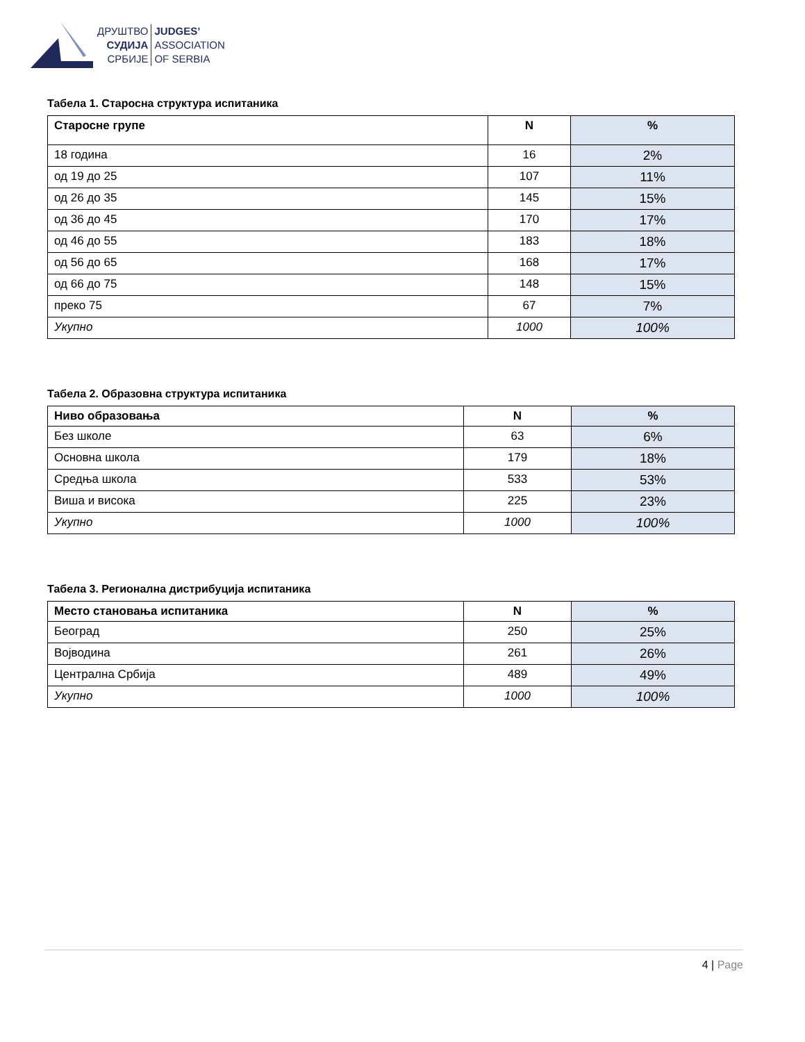ДРУШТВО
СУДИЈА
СРБИЈЕ
JUDGES’
ASSOCIATION
OF SERBIA
Табела 1. Старосна структура испитаника
| Старосне групе | N | % |
| --- | --- | --- |
| 18 година | 16 | 2% |
| од 19 до 25 | 107 | 11% |
| од 26 до 35 | 145 | 15% |
| од 36 до 45 | 170 | 17% |
| од 46 до 55 | 183 | 18% |
| од 56 до 65 | 168 | 17% |
| од 66 до 75 | 148 | 15% |
| преко 75 | 67 | 7% |
| Укупно | 1000 | 100% |
Табела 2. Образовна структура испитаника
| Ниво образовања | N | % |
| --- | --- | --- |
| Без школе | 63 | 6% |
| Основна школа | 179 | 18% |
| Средња школа | 533 | 53% |
| Виша и висока | 225 | 23% |
| Укупно | 1000 | 100% |
Табела 3. Регионална дистрибуција испитаника
| Место становања испитаника | N | % |
| --- | --- | --- |
| Београд | 250 | 25% |
| Војводина | 261 | 26% |
| Централна Србија | 489 | 49% |
| Укупно | 1000 | 100% |
4 | Page